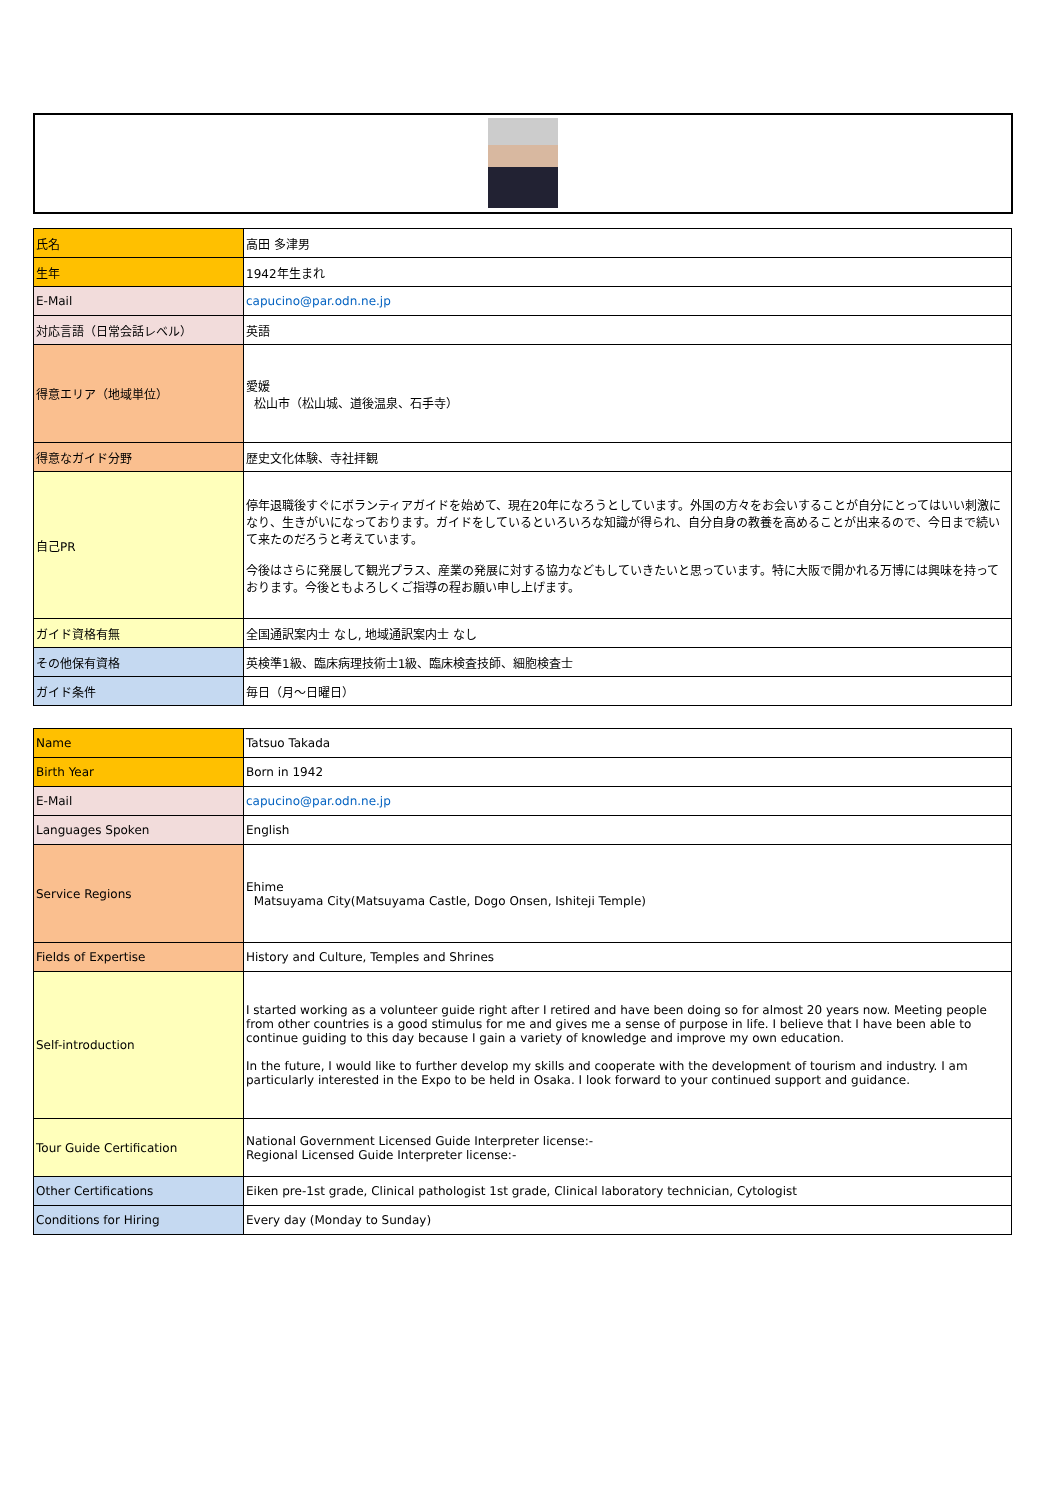| 氏名 | 高田 多津男 |
| 生年 | 1942年生まれ |
| E-Mail | capucino@par.odn.ne.jp |
| 対応言語（日常会話レベル） | 英語 |
| 得意エリア（地域単位） | 愛媛 松山市（松山城、道後温泉、石手寺） |
| 得意なガイド分野 | 歴史文化体験、寺社拝観 |
| 自己PR | 停年退職後すぐにボランティアガイドを始めて、現在20年になろうとしています。外国の方々をお会いすることが自分にとってはいい刺激になり、生きがいになっております。ガイドをしているといろいろな知識が得られ、自分自身の教養を高めることが出来るので、今日まで続いて来たのだろうと考えています。 今後はさらに発展して観光プラス、産業の発展に対する協力などもしていきたいと思っています。特に大阪で開かれる万博には興味を持っております。今後ともよろしくご指導の程お願い申し上げます。 |
| ガイド資格有無 | 全国通訳案内士 なし, 地域通訳案内士 なし |
| その他保有資格 | 英検準1級、臨床病理技術士1級、臨床検査技師、細胞検査士 |
| ガイド条件 | 毎日（月～日曜日） |
| Name | Tatsuo Takada |
| Birth Year | Born in 1942 |
| E-Mail | capucino@par.odn.ne.jp |
| Languages Spoken | English |
| Service Regions | Ehime Matsuyama City(Matsuyama Castle, Dogo Onsen, Ishiteji Temple) |
| Fields of Expertise | History and Culture, Temples and Shrines |
| Self-introduction | I started working as a volunteer guide right after I retired and have been doing so for almost 20 years now. Meeting people from other countries is a good stimulus for me and gives me a sense of purpose in life. I believe that I have been able to continue guiding to this day because I gain a variety of knowledge and improve my own education. In the future, I would like to further develop my skills and cooperate with the development of tourism and industry. I am particularly interested in the Expo to be held in Osaka. I look forward to your continued support and guidance. |
| Tour Guide Certification | National Government Licensed Guide Interpreter license:- Regional Licensed Guide Interpreter license:- |
| Other Certifications | Eiken pre-1st grade, Clinical pathologist 1st grade, Clinical laboratory technician, Cytologist |
| Conditions for Hiring | Every day (Monday to Sunday) |